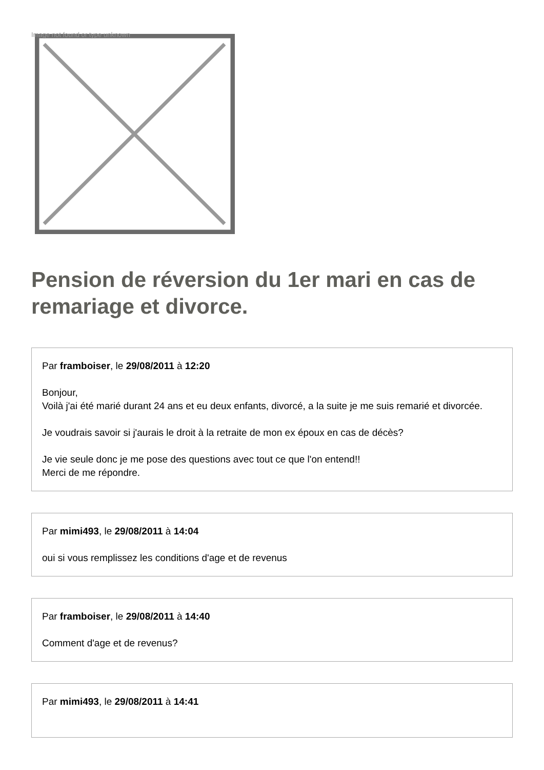Image not found or type unknown
Pension de réversion du 1er mari en cas de remariage et divorce.
Par framboiser, le 29/08/2011 à 12:20
Bonjour,
Voilà j'ai été marié durant 24 ans et eu deux enfants, divorcé, a la suite je me suis remarié et divorcée.
Je voudrais savoir si j'aurais le droit à la retraite de mon ex époux en cas de décès?
Je vie seule donc je me pose des questions avec tout ce que l'on entend!!
Merci de me répondre.
Par mimi493, le 29/08/2011 à 14:04
oui si vous remplissez les conditions d'age et de revenus
Par framboiser, le 29/08/2011 à 14:40
Comment d'age et de revenus?
Par mimi493, le 29/08/2011 à 14:41